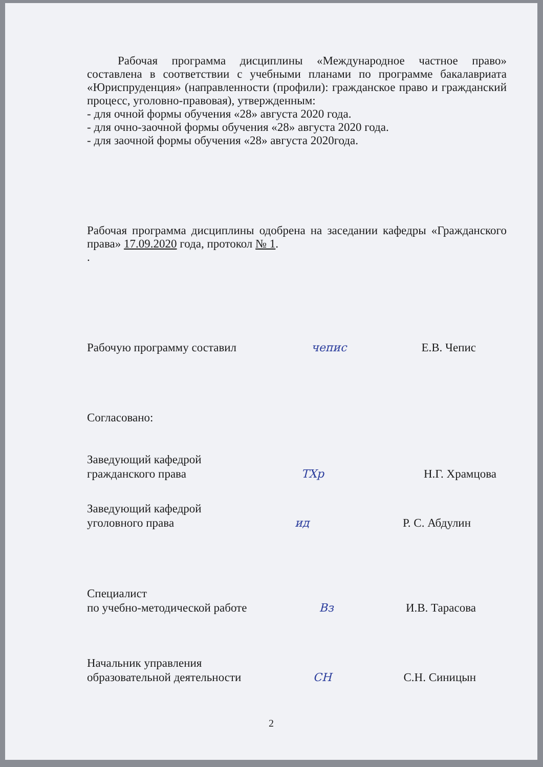Рабочая программа дисциплины «Международное частное право» составлена в соответствии с учебными планами по программе бакалавриата «Юриспруденция» (направленности (профили): гражданское право и гражданский процесс, уголовно-правовая), утвержденным:
- для очной формы обучения «28» августа 2020 года.
- для очно-заочной формы обучения «28» августа 2020 года.
- для заочной формы обучения «28» августа 2020года.
Рабочая программа дисциплины одобрена на заседании кафедры «Гражданского права» 17.09.2020 года, протокол № 1.
.
Рабочую программу составил чепис Е.В. Чепис
Согласовано:
Заведующий кафедрой
гражданского права ТХр Н.Г. Храмцова
Заведующий кафедрой
уголовного права ид Р. С. Абдулин
Специалист
по учебно-методической работе Вз И.В. Тарасова
Начальник управления
образовательной деятельности СН С.Н. Синицын
2